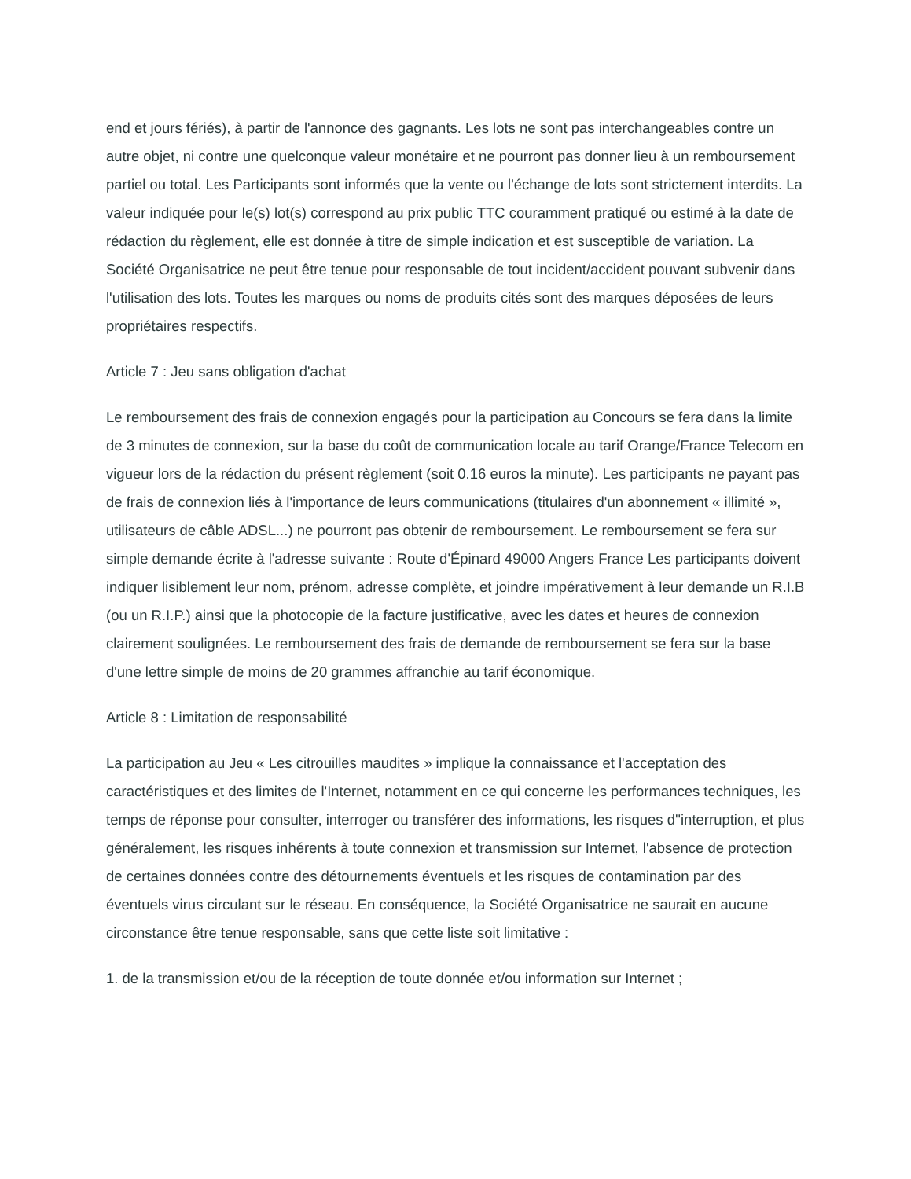end et jours fériés), à partir de l'annonce des gagnants. Les lots ne sont pas interchangeables contre un autre objet, ni contre une quelconque valeur monétaire et ne pourront pas donner lieu à un remboursement partiel ou total. Les Participants sont informés que la vente ou l'échange de lots sont strictement interdits. La valeur indiquée pour le(s) lot(s) correspond au prix public TTC couramment pratiqué ou estimé à la date de rédaction du règlement, elle est donnée à titre de simple indication et est susceptible de variation. La Société Organisatrice ne peut être tenue pour responsable de tout incident/accident pouvant subvenir dans l'utilisation des lots. Toutes les marques ou noms de produits cités sont des marques déposées de leurs propriétaires respectifs.
Article 7 : Jeu sans obligation d'achat
Le remboursement des frais de connexion engagés pour la participation au Concours se fera dans la limite de 3 minutes de connexion, sur la base du coût de communication locale au tarif Orange/France Telecom en vigueur lors de la rédaction du présent règlement (soit 0.16 euros la minute). Les participants ne payant pas de frais de connexion liés à l'importance de leurs communications (titulaires d'un abonnement « illimité », utilisateurs de câble ADSL...) ne pourront pas obtenir de remboursement. Le remboursement se fera sur simple demande écrite à l'adresse suivante : Route d'Épinard 49000 Angers France Les participants doivent indiquer lisiblement leur nom, prénom, adresse complète, et joindre impérativement à leur demande un R.I.B (ou un R.I.P.) ainsi que la photocopie de la facture justificative, avec les dates et heures de connexion clairement soulignées. Le remboursement des frais de demande de remboursement se fera sur la base d'une lettre simple de moins de 20 grammes affranchie au tarif économique.
Article 8 : Limitation de responsabilité
La participation au Jeu « Les citrouilles maudites » implique la connaissance et l'acceptation des caractéristiques et des limites de l'Internet, notamment en ce qui concerne les performances techniques, les temps de réponse pour consulter, interroger ou transférer des informations, les risques d''interruption, et plus généralement, les risques inhérents à toute connexion et transmission sur Internet, l'absence de protection de certaines données contre des détournements éventuels et les risques de contamination par des éventuels virus circulant sur le réseau. En conséquence, la Société Organisatrice ne saurait en aucune circonstance être tenue responsable, sans que cette liste soit limitative :
1. de la transmission et/ou de la réception de toute donnée et/ou information sur Internet ;